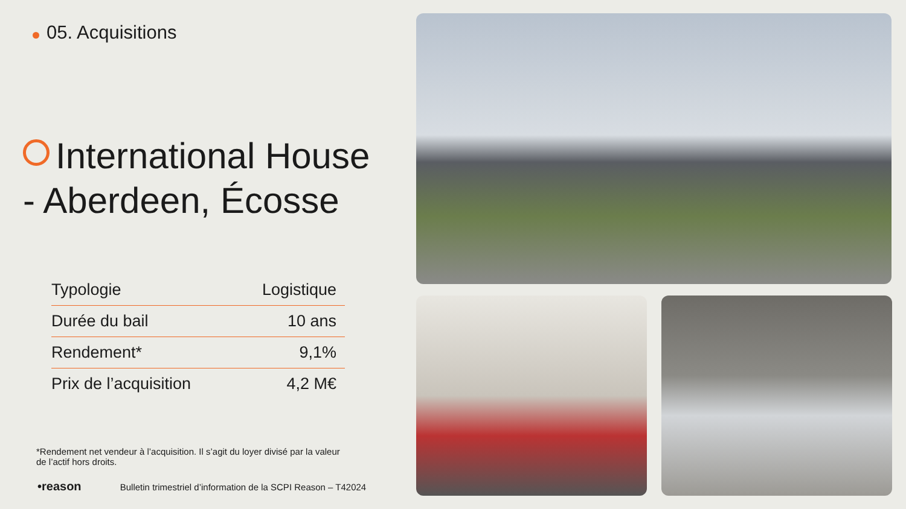05. Acquisitions
International House
- Aberdeen, Écosse
| Typologie | Logistique |
| Durée du bail | 10 ans |
| Rendement* | 9,1% |
| Prix de l’acquisition | 4,2 M€ |
*Rendement net vendeur à l’acquisition. Il s’agit du loyer divisé par la valeur de l’actif hors droits.
•reason Bulletin trimestriel d’information de la SCPI Reason – T42024